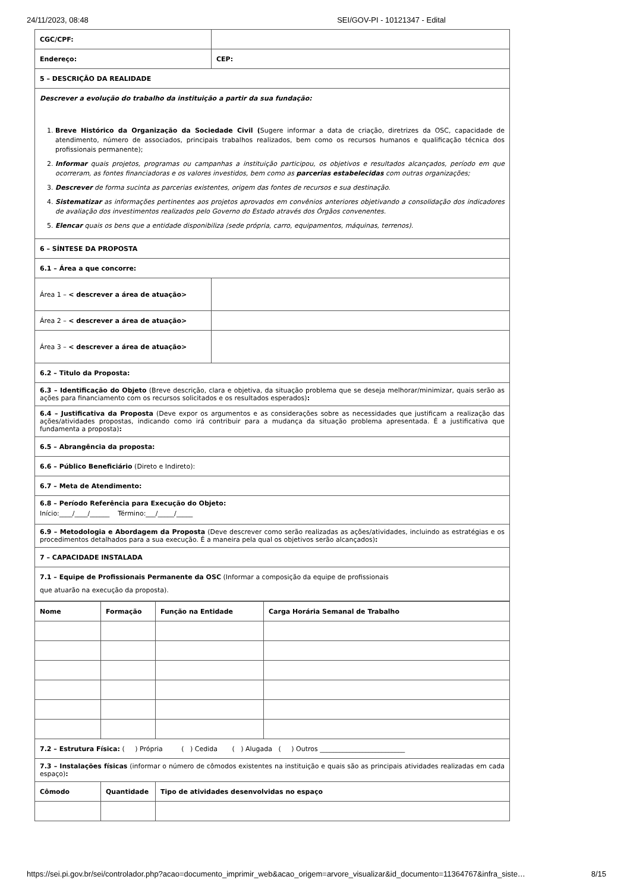24/11/2023, 08:48 SEI/GOV-PI - 10121347 - Edital
| CGC/CPF: | | |
| Endereço: | | CEP: |
| 5 – DESCRIÇÃO DA REALIDADE | | |
| Descrever a evolução do trabalho da instituição a partir da sua fundação: 1. Breve Histórico da Organização da Sociedade Civil ( Sugere informar a data de criação, diretrizes da OSC, capacidade de atendimento, número de associados, principais trabalhos realizados, bem como os recursos humanos e qualificação técnica dos profissionais permanente); 2. Informar quais projetos, programas ou campanhas a instituição participou, os objetivos e resultados alcançados, período em que ocorreram, as fontes financiadoras e os valores investidos, bem como as parcerias estabelecidas com outras organizações; 3. Descrever de forma sucinta as parcerias existentes, origem das fontes de recursos e sua destinação. 4. Sistematizar as informações pertinentes aos projetos aprovados em convênios anteriores objetivando a consolidação dos indicadores de avaliação dos investimentos realizados pelo Governo do Estado através dos Órgãos convenentes. 5. Elencar quais os bens que a entidade disponibiliza (sede própria, carro, equipamentos, máquinas, terrenos). | | |
| 6 – SÍNTESE DA PROPOSTA | | |
| 6.1 – Área a que concorre: | | |
| Área 1 – < descrever a área de atuação> | | |
| Área 2 – < descrever a área de atuação> | | |
| Área 3 – < descrever a área de atuação> | | |
| 6.2 – Titulo da Proposta: | | |
| 6.3 – Identificação do Objeto (Breve descrição, clara e objetiva, da situação problema que se deseja melhorar/minimizar, quais serão as ações para financiamento com os recursos solicitados e os resultados esperados) : | | |
| 6.4 – Justificativa da Proposta (Deve expor os argumentos e as considerações sobre as necessidades que justificam a realização das ações/atividades propostas, indicando como irá contribuir para a mudança da situação problema apresentada. É a justificativa que fundamenta a proposta) : | | |
| 6.5 – Abrangência da proposta: | | |
| 6.6 – Público Beneficiário (Direto e Indireto): | | |
| 6.7 – Meta de Atendimento: | | |
| 6.8 – Período Referência para Execução do Objeto: Início:____/____/______ Término:___/_____/_____ | | |
| 6.9 – Metodologia e Abordagem da Proposta (Deve descrever como serão realizadas as ações/atividades, incluindo as estratégias e os procedimentos detalhados para a sua execução. É a maneira pela qual os objetivos serão alcançados) : | | |
| 7 – CAPACIDADE INSTALADA | | |
| 7.1 – Equipe de Profissionais Permanente da OSC (Informar a composição da equipe de profissionais que atuarão na execução da proposta). | | |
| Nome | Formação | Função na Entidade | Carga Horária Semanal de Trabalho |
| --- | --- | --- | --- |
| 7.2 – Estrutura Física: ( ) Própria ( ) Cedida ( ) Alugada ( ) Outros __________________________ | | | |
| 7.3 – Instalações físicas (informar o número de cômodos existentes na instituição e quais são as principais atividades realizadas em cada espaço) : | | | |
| Cômodo | Quantidade | Tipo de atividades desenvolvidas no espaço | |
https://sei.pi.gov.br/sei/controlador.php?acao=documento_imprimir_web&acao_origem=arvore_visualizar&id_documento=11364767&infra_siste… 8/15